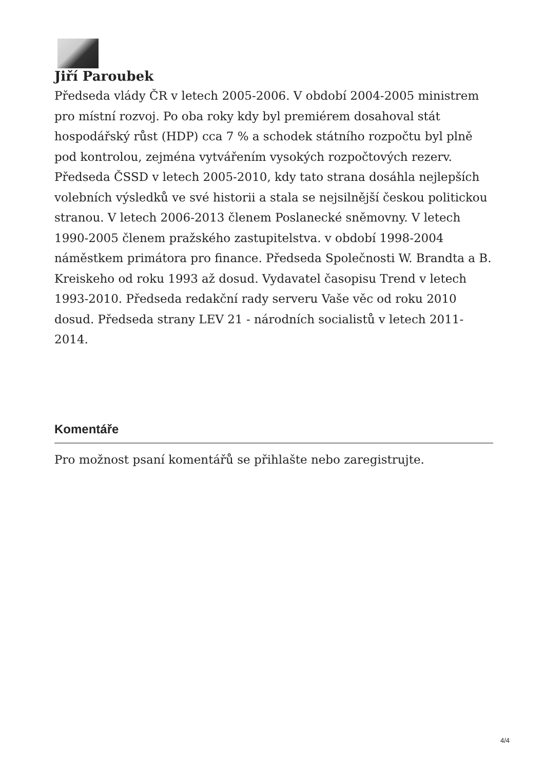Jiří Paroubek
Předseda vlády ČR v letech 2005-2006. V období 2004-2005 ministrem pro místní rozvoj. Po oba roky kdy byl premiérem dosahoval stát hospodářský růst (HDP) cca 7 % a schodek státního rozpočtu byl plně pod kontrolou, zejména vytvářením vysokých rozpočtových rezerv. Předseda ČSSD v letech 2005-2010, kdy tato strana dosáhla nejlepších volebních výsledků ve své historii a stala se nejsilnější českou politickou stranou. V letech 2006-2013 členem Poslanecké sněmovny. V letech 1990-2005 členem pražského zastupitelstva. v období 1998-2004 náměstkem primátora pro finance. Předseda Společnosti W. Brandta a B. Kreiskeho od roku 1993 až dosud. Vydavatel časopisu Trend v letech 1993-2010. Předseda redakční rady serveru Vaše věc od roku 2010 dosud. Předseda strany LEV 21 - národních socialistů v letech 2011-2014.
Komentáře
Pro možnost psaní komentářů se přihlašte nebo zaregistrujte.
4/4